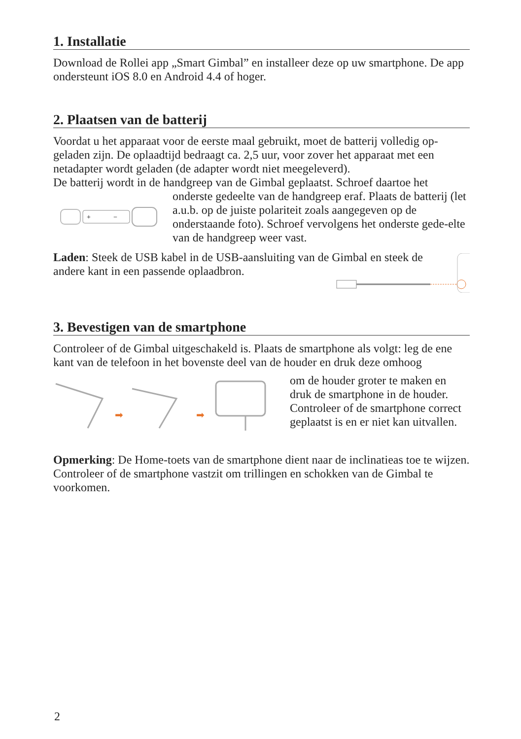1. Installatie
Download de Rollei app „Smart Gimbal” en installeer deze op uw smartphone. De app ondersteunt iOS 8.0 en Android 4.4 of hoger.
2. Plaatsen van de batterij
Voordat u het apparaat voor de eerste maal gebruikt, moet de batterij volledig op-geladen zijn. De oplaadtijd bedraagt ca. 2,5 uur, voor zover het apparaat met een netadapter wordt geladen (de adapter wordt niet meegeleverd).
De batterij wordt in de handgreep van de Gimbal geplaatst. Schroef daartoe het
+
−
onderste gedeelte van de handgreep eraf. Plaats de batterij (let a.u.b. op de juiste polariteit zoals aangegeven op de onderstaande foto). Schroef vervolgens het onderste gede-elte van de handgreep weer vast.
Laden: Steek de USB kabel in de USB-aansluiting van de Gimbal en steek de andere kant in een passende oplaadbron.
3. Bevestigen van de smartphone
Controleer of de Gimbal uitgeschakeld is. Plaats de smartphone als volgt: leg de ene kant van de telefoon in het bovenste deel van de houder en druk deze omhoog
➡
➡
om de houder groter te maken en druk de smartphone in de houder. Controleer of de smartphone correct geplaatst is en er niet kan uitvallen.
Opmerking: De Home-toets van de smartphone dient naar de inclinatieas toe te wijzen. Controleer of de smartphone vastzit om trillingen en schokken van de Gimbal te voorkomen.
2